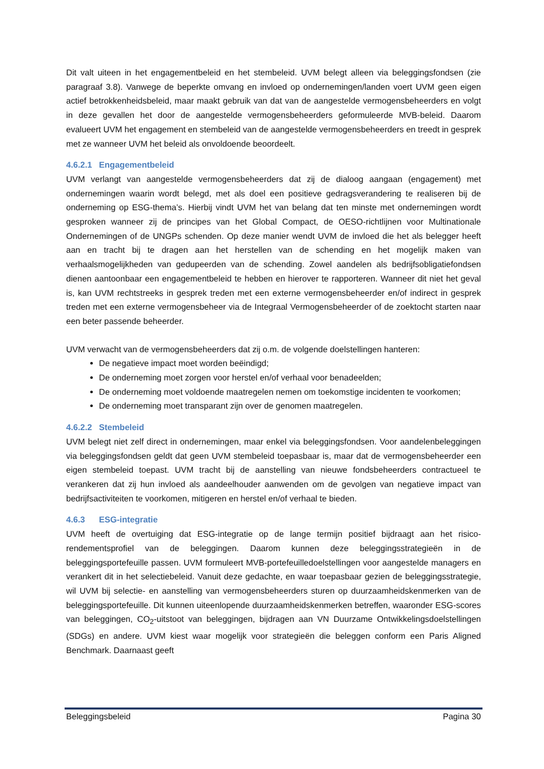Dit valt uiteen in het engagementbeleid en het stembeleid. UVM belegt alleen via beleggingsfondsen (zie paragraaf 3.8). Vanwege de beperkte omvang en invloed op ondernemingen/landen voert UVM geen eigen actief betrokkenheidsbeleid, maar maakt gebruik van dat van de aangestelde vermogensbeheerders en volgt in deze gevallen het door de aangestelde vermogensbeheerders geformuleerde MVB-beleid. Daarom evalueert UVM het engagement en stembeleid van de aangestelde vermogensbeheerders en treedt in gesprek met ze wanneer UVM het beleid als onvoldoende beoordeelt.
4.6.2.1 Engagementbeleid
UVM verlangt van aangestelde vermogensbeheerders dat zij de dialoog aangaan (engagement) met ondernemingen waarin wordt belegd, met als doel een positieve gedragsverandering te realiseren bij de onderneming op ESG-thema’s. Hierbij vindt UVM het van belang dat ten minste met ondernemingen wordt gesproken wanneer zij de principes van het Global Compact, de OESO-richtlijnen voor Multinationale Ondernemingen of de UNGPs schenden. Op deze manier wendt UVM de invloed die het als belegger heeft aan en tracht bij te dragen aan het herstellen van de schending en het mogelijk maken van verhaalsmogelijkheden van gedupeerden van de schending. Zowel aandelen als bedrijfsobligatiefondsen dienen aantoonbaar een engagementbeleid te hebben en hierover te rapporteren. Wanneer dit niet het geval is, kan UVM rechtstreeks in gesprek treden met een externe vermogensbeheerder en/of indirect in gesprek treden met een externe vermogensbeheer via de Integraal Vermogensbeheerder of de zoektocht starten naar een beter passende beheerder.
UVM verwacht van de vermogensbeheerders dat zij o.m. de volgende doelstellingen hanteren:
De negatieve impact moet worden beëindigd;
De onderneming moet zorgen voor herstel en/of verhaal voor benadeelden;
De onderneming moet voldoende maatregelen nemen om toekomstige incidenten te voorkomen;
De onderneming moet transparant zijn over de genomen maatregelen.
4.6.2.2 Stembeleid
UVM belegt niet zelf direct in ondernemingen, maar enkel via beleggingsfondsen. Voor aandelenbeleggingen via beleggingsfondsen geldt dat geen UVM stembeleid toepasbaar is, maar dat de vermogensbeheerder een eigen stembeleid toepast. UVM tracht bij de aanstelling van nieuwe fondsbeheerders contractueel te verankeren dat zij hun invloed als aandeelhouder aanwenden om de gevolgen van negatieve impact van bedrijfsactiviteiten te voorkomen, mitigeren en herstel en/of verhaal te bieden.
4.6.3 ESG-integratie
UVM heeft de overtuiging dat ESG-integratie op de lange termijn positief bijdraagt aan het risico-rendementsprofiel van de beleggingen. Daarom kunnen deze beleggingsstrategieën in de beleggingsportefeuille passen. UVM formuleert MVB-portefeuilledoelstellingen voor aangestelde managers en verankert dit in het selectiebeleid. Vanuit deze gedachte, en waar toepasbaar gezien de beleggingsstrategie, wil UVM bij selectie- en aanstelling van vermogensbeheerders sturen op duurzaamheidskenmerken van de beleggingsportefeuille. Dit kunnen uiteenlopende duurzaamheidskenmerken betreffen, waaronder ESG-scores van beleggingen, CO<sub>2</sub>-uitstoot van beleggingen, bijdragen aan VN Duurzame Ontwikkelingsdoelstellingen (SDGs) en andere. UVM kiest waar mogelijk voor strategieën die beleggen conform een Paris Aligned Benchmark. Daarnaast geeft
Beleggingsbeleid Pagina 30